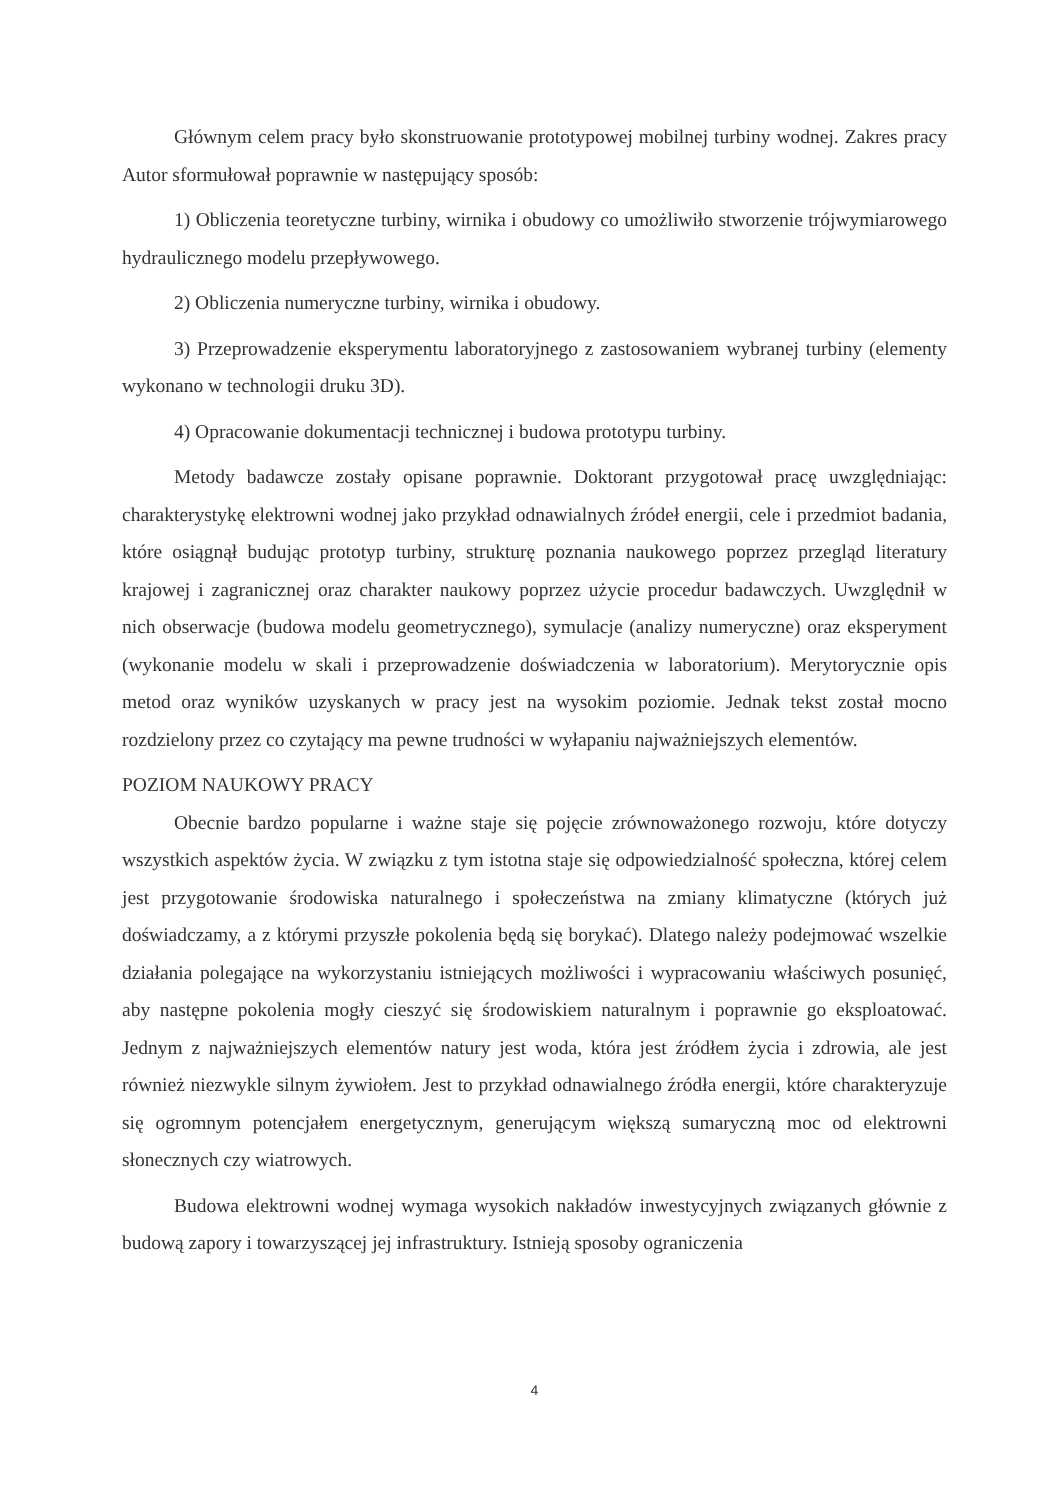Głównym celem pracy było skonstruowanie prototypowej mobilnej turbiny wodnej. Zakres pracy Autor sformułował poprawnie w następujący sposób:
1) Obliczenia teoretyczne turbiny, wirnika i obudowy co umożliwiło stworzenie trójwymiarowego hydraulicznego modelu przepływowego.
2) Obliczenia numeryczne turbiny, wirnika i obudowy.
3) Przeprowadzenie eksperymentu laboratoryjnego z zastosowaniem wybranej turbiny (elementy wykonano w technologii druku 3D).
4) Opracowanie dokumentacji technicznej i budowa prototypu turbiny.
Metody badawcze zostały opisane poprawnie. Doktorant przygotował pracę uwzględniając: charakterystykę elektrowni wodnej jako przykład odnawialnych źródeł energii, cele i przedmiot badania, które osiągnął budując prototyp turbiny, strukturę poznania naukowego poprzez przegląd literatury krajowej i zagranicznej oraz charakter naukowy poprzez użycie procedur badawczych. Uwzględnił w nich obserwacje (budowa modelu geometrycznego), symulacje (analizy numeryczne) oraz eksperyment (wykonanie modelu w skali i przeprowadzenie doświadczenia w laboratorium). Merytorycznie opis metod oraz wyników uzyskanych w pracy jest na wysokim poziomie. Jednak tekst został mocno rozdzielony przez co czytający ma pewne trudności w wyłapaniu najważniejszych elementów.
POZIOM NAUKOWY PRACY
Obecnie bardzo popularne i ważne staje się pojęcie zrównoważonego rozwoju, które dotyczy wszystkich aspektów życia. W związku z tym istotna staje się odpowiedzialność społeczna, której celem jest przygotowanie środowiska naturalnego i społeczeństwa na zmiany klimatyczne (których już doświadczamy, a z którymi przyszłe pokolenia będą się borykać). Dlatego należy podejmować wszelkie działania polegające na wykorzystaniu istniejących możliwości i wypracowaniu właściwych posunięć, aby następne pokolenia mogły cieszyć się środowiskiem naturalnym i poprawnie go eksploatować. Jednym z najważniejszych elementów natury jest woda, która jest źródłem życia i zdrowia, ale jest również niezwykle silnym żywiołem. Jest to przykład odnawialnego źródła energii, które charakteryzuje się ogromnym potencjałem energetycznym, generującym większą sumaryczną moc od elektrowni słonecznych czy wiatrowych.
Budowa elektrowni wodnej wymaga wysokich nakładów inwestycyjnych związanych głównie z budową zapory i towarzyszącej jej infrastruktury. Istnieją sposoby ograniczenia
4